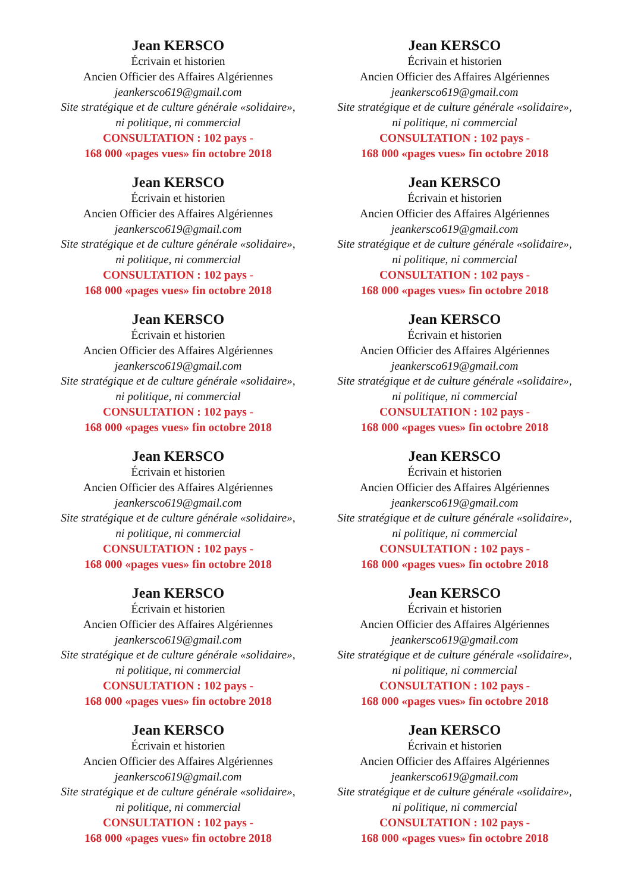Jean KERSCO
Écrivain et historien
Ancien Officier des Affaires Algériennes
jeankersco619@gmail.com
Site stratégique et de culture générale «solidaire»,
ni politique, ni commercial
CONSULTATION : 102 pays -
168 000 «pages vues» fin octobre 2018
Jean KERSCO
Écrivain et historien
Ancien Officier des Affaires Algériennes
jeankersco619@gmail.com
Site stratégique et de culture générale «solidaire»,
ni politique, ni commercial
CONSULTATION : 102 pays -
168 000 «pages vues» fin octobre 2018
Jean KERSCO
Écrivain et historien
Ancien Officier des Affaires Algériennes
jeankersco619@gmail.com
Site stratégique et de culture générale «solidaire»,
ni politique, ni commercial
CONSULTATION : 102 pays -
168 000 «pages vues» fin octobre 2018
Jean KERSCO
Écrivain et historien
Ancien Officier des Affaires Algériennes
jeankersco619@gmail.com
Site stratégique et de culture générale «solidaire»,
ni politique, ni commercial
CONSULTATION : 102 pays -
168 000 «pages vues» fin octobre 2018
Jean KERSCO
Écrivain et historien
Ancien Officier des Affaires Algériennes
jeankersco619@gmail.com
Site stratégique et de culture générale «solidaire»,
ni politique, ni commercial
CONSULTATION : 102 pays -
168 000 «pages vues» fin octobre 2018
Jean KERSCO
Écrivain et historien
Ancien Officier des Affaires Algériennes
jeankersco619@gmail.com
Site stratégique et de culture générale «solidaire»,
ni politique, ni commercial
CONSULTATION : 102 pays -
168 000 «pages vues» fin octobre 2018
Jean KERSCO
Écrivain et historien
Ancien Officier des Affaires Algériennes
jeankersco619@gmail.com
Site stratégique et de culture générale «solidaire»,
ni politique, ni commercial
CONSULTATION : 102 pays -
168 000 «pages vues» fin octobre 2018
Jean KERSCO
Écrivain et historien
Ancien Officier des Affaires Algériennes
jeankersco619@gmail.com
Site stratégique et de culture générale «solidaire»,
ni politique, ni commercial
CONSULTATION : 102 pays -
168 000 «pages vues» fin octobre 2018
Jean KERSCO
Écrivain et historien
Ancien Officier des Affaires Algériennes
jeankersco619@gmail.com
Site stratégique et de culture générale «solidaire»,
ni politique, ni commercial
CONSULTATION : 102 pays -
168 000 «pages vues» fin octobre 2018
Jean KERSCO
Écrivain et historien
Ancien Officier des Affaires Algériennes
jeankersco619@gmail.com
Site stratégique et de culture générale «solidaire»,
ni politique, ni commercial
CONSULTATION : 102 pays -
168 000 «pages vues» fin octobre 2018
Jean KERSCO
Écrivain et historien
Ancien Officier des Affaires Algériennes
jeankersco619@gmail.com
Site stratégique et de culture générale «solidaire»,
ni politique, ni commercial
CONSULTATION : 102 pays -
168 000 «pages vues» fin octobre 2018
Jean KERSCO
Écrivain et historien
Ancien Officier des Affaires Algériennes
jeankersco619@gmail.com
Site stratégique et de culture générale «solidaire»,
ni politique, ni commercial
CONSULTATION : 102 pays -
168 000 «pages vues» fin octobre 2018